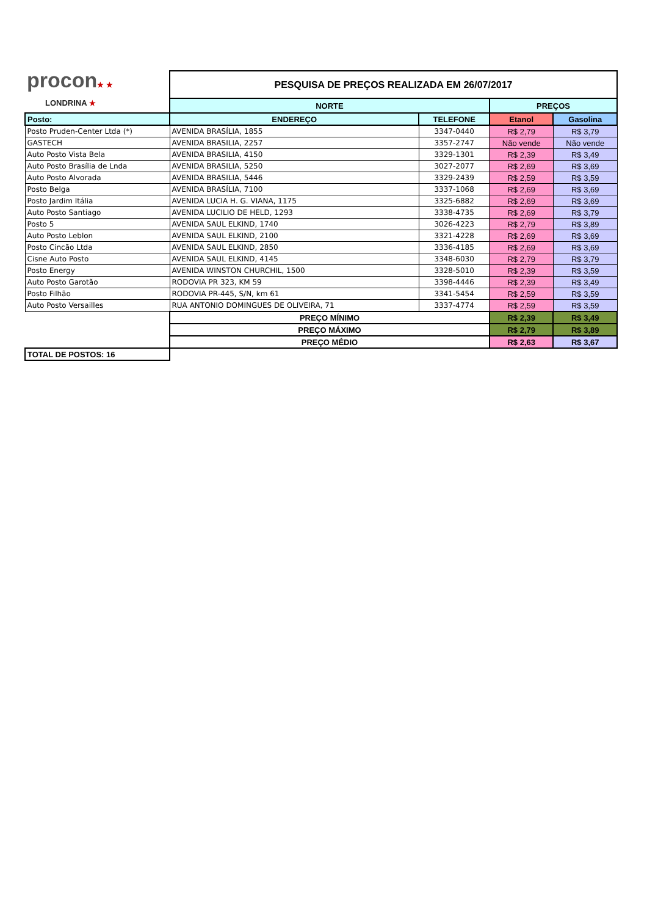| procon ★ ★ LONDRINA ★ | PESQUISA DE PREÇOS REALIZADA EM 26/07/2017 | | | |
| | NORTE | | PREÇOS | |
| Posto: | ENDEREÇO | TELEFONE | Etanol | Gasolina |
| Posto Pruden-Center Ltda (*) | AVENIDA BRASÍLIA, 1855 | 3347-0440 | R$ 2,79 | R$ 3,79 |
| GASTECH | AVENIDA BRASILIA, 2257 | 3357-2747 | Não vende | Não vende |
| Auto Posto Vista Bela | AVENIDA BRASILIA, 4150 | 3329-1301 | R$ 2,39 | R$ 3,49 |
| Auto Posto Brasília de Lnda | AVENIDA BRASILIA, 5250 | 3027-2077 | R$ 2,69 | R$ 3,69 |
| Auto Posto Alvorada | AVENIDA BRASILIA, 5446 | 3329-2439 | R$ 2,59 | R$ 3,59 |
| Posto Belga | AVENIDA BRASÍLIA, 7100 | 3337-1068 | R$ 2,69 | R$ 3,69 |
| Posto Jardim Itália | AVENIDA LUCIA H. G. VIANA, 1175 | 3325-6882 | R$ 2,69 | R$ 3,69 |
| Auto Posto Santiago | AVENIDA LUCILIO DE HELD, 1293 | 3338-4735 | R$ 2,69 | R$ 3,79 |
| Posto 5 | AVENIDA SAUL ELKIND, 1740 | 3026-4223 | R$ 2,79 | R$ 3,89 |
| Auto Posto Leblon | AVENIDA SAUL ELKIND, 2100 | 3321-4228 | R$ 2,69 | R$ 3,69 |
| Posto Cincão Ltda | AVENIDA SAUL ELKIND, 2850 | 3336-4185 | R$ 2,69 | R$ 3,69 |
| Cisne Auto Posto | AVENIDA SAUL ELKIND, 4145 | 3348-6030 | R$ 2,79 | R$ 3,79 |
| Posto Energy | AVENIDA WINSTON CHURCHIL, 1500 | 3328-5010 | R$ 2,39 | R$ 3,59 |
| Auto Posto Garotão | RODOVIA PR 323, KM 59 | 3398-4446 | R$ 2,39 | R$ 3,49 |
| Posto Filhão | RODOVIA PR-445, S/N, km 61 | 3341-5454 | R$ 2,59 | R$ 3,59 |
| Auto Posto Versailles | RUA ANTONIO DOMINGUES DE OLIVEIRA, 71 | 3337-4774 | R$ 2,59 | R$ 3,59 |
| | PREÇO MÍNIMO | | R$ 2,39 | R$ 3,49 |
| | PREÇO MÁXIMO | | R$ 2,79 | R$ 3,89 |
| | PREÇO MÉDIO | | R$ 2,63 | R$ 3,67 |
| TOTAL DE POSTOS: 16 | | | | |